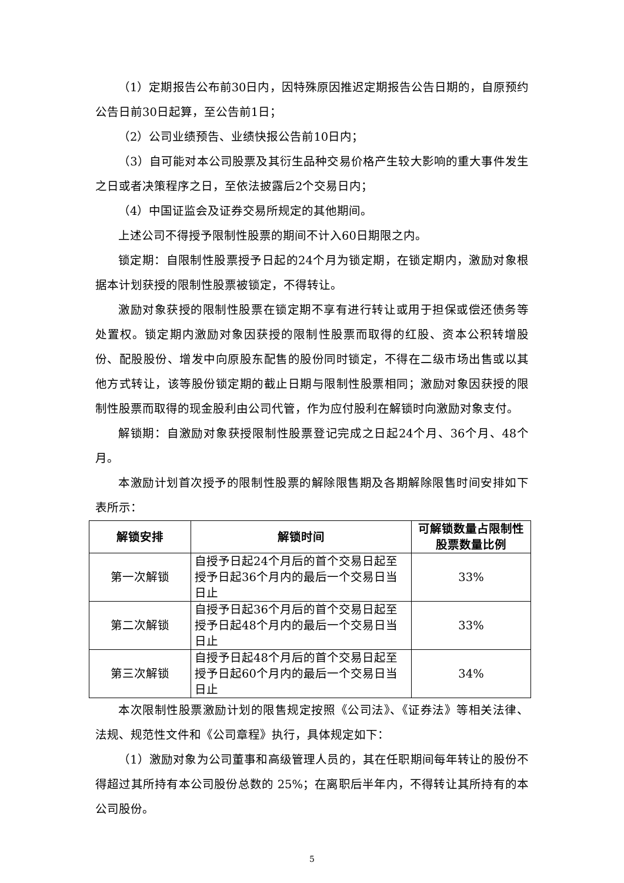（1）定期报告公布前30日内，因特殊原因推迟定期报告公告日期的，自原预约公告日前30日起算，至公告前1日；
（2）公司业绩预告、业绩快报公告前10日内；
（3）自可能对本公司股票及其衍生品种交易价格产生较大影响的重大事件发生之日或者决策程序之日，至依法披露后2个交易日内；
（4）中国证监会及证券交易所规定的其他期间。
上述公司不得授予限制性股票的期间不计入60日期限之内。
锁定期：自限制性股票授予日起的24个月为锁定期，在锁定期内，激励对象根据本计划获授的限制性股票被锁定，不得转让。
激励对象获授的限制性股票在锁定期不享有进行转让或用于担保或偿还债务等处置权。锁定期内激励对象因获授的限制性股票而取得的红股、资本公积转增股份、配股股份、增发中向原股东配售的股份同时锁定，不得在二级市场出售或以其他方式转让，该等股份锁定期的截止日期与限制性股票相同；激励对象因获授的限制性股票而取得的现金股利由公司代管，作为应付股利在解锁时向激励对象支付。
解锁期：自激励对象获授限制性股票登记完成之日起24个月、36个月、48个月。
本激励计划首次授予的限制性股票的解除限售期及各期解除限售时间安排如下表所示：
| 解锁安排 | 解锁时间 | 可解锁数量占限制性股票数量比例 |
| --- | --- | --- |
| 第一次解锁 | 自授予日起24个月后的首个交易日起至授予日起36个月内的最后一个交易日当日止 | 33% |
| 第二次解锁 | 自授予日起36个月后的首个交易日起至授予日起48个月内的最后一个交易日当日止 | 33% |
| 第三次解锁 | 自授予日起48个月后的首个交易日起至授予日起60个月内的最后一个交易日当日止 | 34% |
本次限制性股票激励计划的限售规定按照《公司法》、《证券法》等相关法律、法规、规范性文件和《公司章程》执行，具体规定如下：
（1）激励对象为公司董事和高级管理人员的，其在任职期间每年转让的股份不得超过其所持有本公司股份总数的 25%；在离职后半年内，不得转让其所持有的本公司股份。
5